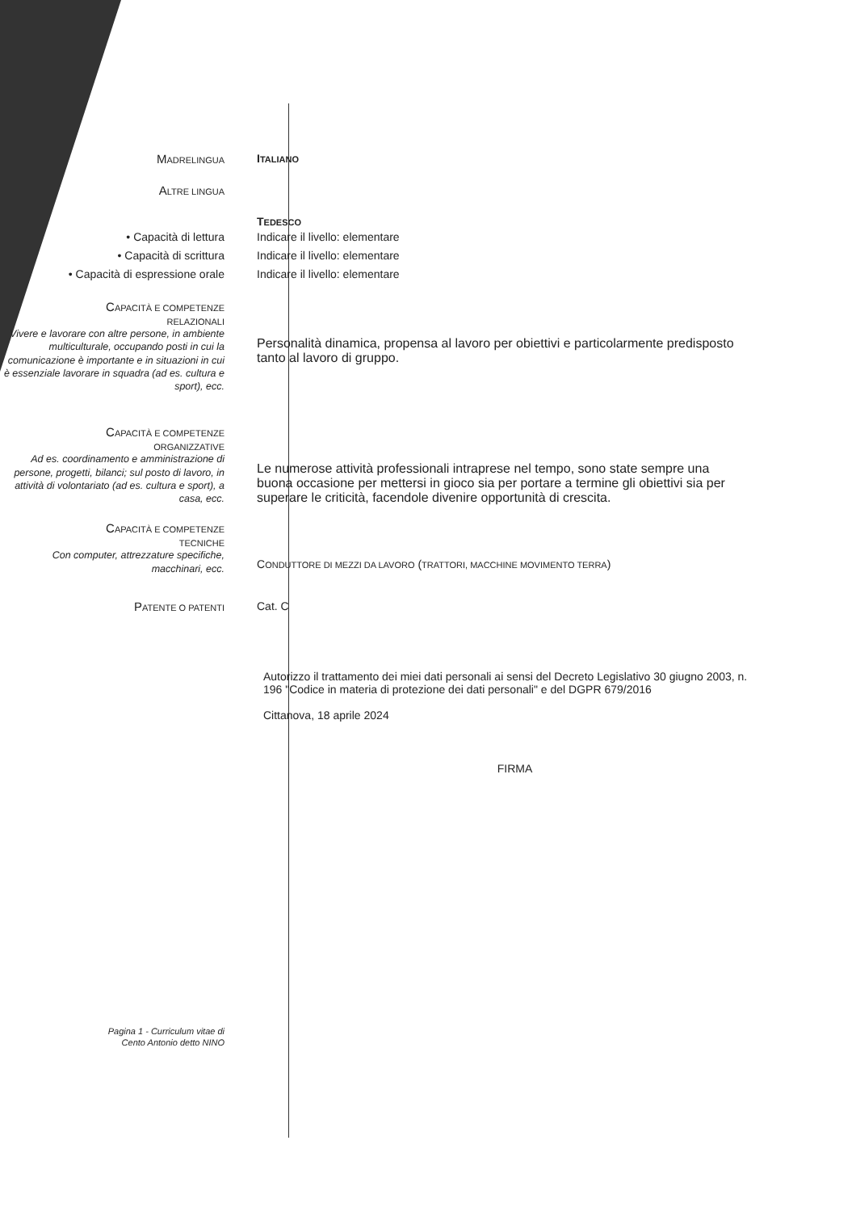MADRELINGUA
ITALIANO
ALTRE LINGUA
TEDESCO
• Capacità di lettura
• Capacità di scrittura
• Capacità di espressione orale
Indicare il livello: elementare
Indicare il livello: elementare
Indicare il livello: elementare
CAPACITÀ E COMPETENZE
RELAZIONALI
Vivere e lavorare con altre persone, in ambiente multiculturale, occupando posti in cui la comunicazione è importante e in situazioni in cui è essenziale lavorare in squadra (ad es. cultura e sport), ecc.
Personalità dinamica, propensa al lavoro per obiettivi e particolarmente predisposto tanto al lavoro di gruppo.
CAPACITÀ E COMPETENZE
ORGANIZZATIVE
Ad es. coordinamento e amministrazione di persone, progetti, bilanci; sul posto di lavoro, in attività di volontariato (ad es. cultura e sport), a casa, ecc.
Le numerose attività professionali intraprese nel tempo, sono state sempre una buona occasione per mettersi in gioco sia per portare a termine gli obiettivi sia per superare le criticità, facendole divenire opportunità di crescita.
CAPACITÀ E COMPETENZE
TECNICHE
Con computer, attrezzature specifiche, macchinari, ecc.
CONDUTTORE DI MEZZI DA LAVORO (TRATTORI, MACCHINE MOVIMENTO TERRA)
PATENTE O PATENTI
Cat. C
Autorizzo il trattamento dei miei dati personali ai sensi del Decreto Legislativo 30 giugno 2003, n. 196 "Codice in materia di protezione dei dati personali" e del DGPR 679/2016
Cittanova, 18 aprile 2024
FIRMA
Pagina 1 - Curriculum vitae di
Cento Antonio detto NINO